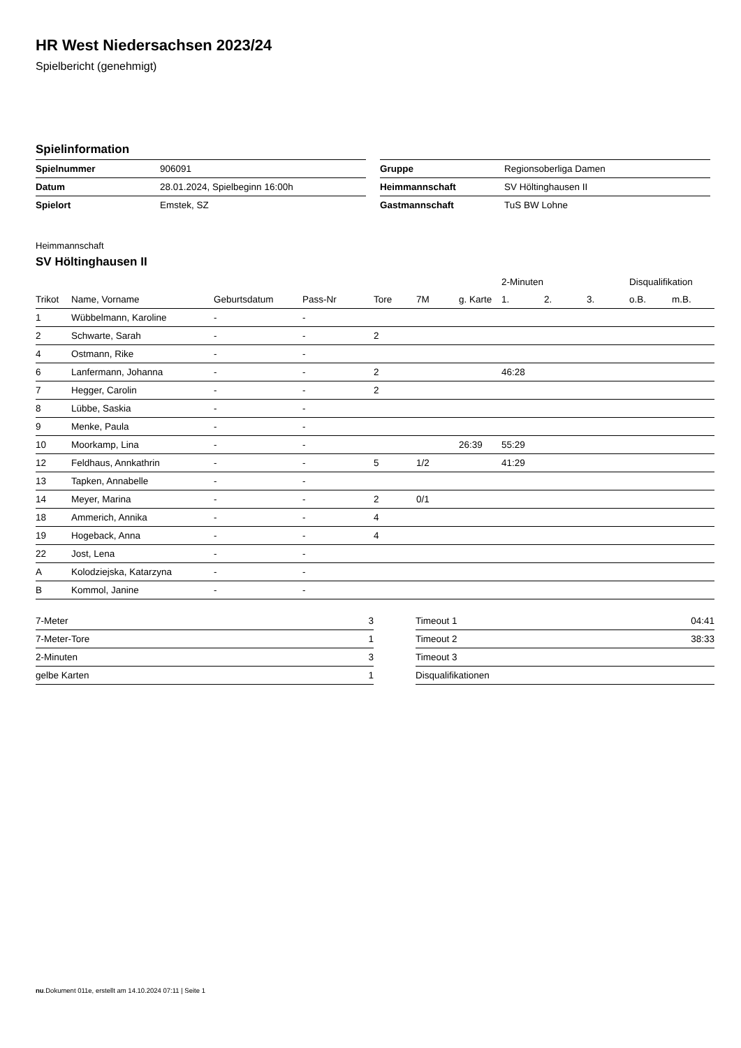HR West Niedersachsen 2023/24
Spielbericht (genehmigt)
Spielinformation
| Spielnummer | 906091 |
| Datum | 28.01.2024, Spielbeginn 16:00h |
| Spielort | Emstek, SZ |
| Gruppe | Regionsoberliga Damen |
| Heimmannschaft | SV Höltinghausen II |
| Gastmannschaft | TuS BW Lohne |
Heimmannschaft
SV Höltinghausen II
| | | | | | | | 2-Minuten | | | Disqualifikation | |
| --- | --- | --- | --- | --- | --- | --- | --- | --- | --- | --- | --- |
| Trikot | Name, Vorname | Geburtsdatum | Pass-Nr | Tore | 7M | g. Karte | 1. | 2. | 3. | o.B. | m.B. |
| 1 | Wübbelmann, Karoline | - | - | | | | | | | | |
| 2 | Schwarte, Sarah | - | - | 2 | | | | | | | |
| 4 | Ostmann, Rike | - | - | | | | | | | | |
| 6 | Lanfermann, Johanna | - | - | 2 | | | 46:28 | | | | |
| 7 | Hegger, Carolin | - | - | 2 | | | | | | | |
| 8 | Lübbe, Saskia | - | - | | | | | | | | |
| 9 | Menke, Paula | - | - | | | | | | | | |
| 10 | Moorkamp, Lina | - | - | | | 26:39 | 55:29 | | | | |
| 12 | Feldhaus, Annkathrin | - | - | 5 | 1/2 | | 41:29 | | | | |
| 13 | Tapken, Annabelle | - | - | | | | | | | | |
| 14 | Meyer, Marina | - | - | 2 | 0/1 | | | | | | |
| 18 | Ammerich, Annika | - | - | 4 | | | | | | | |
| 19 | Hogeback, Anna | - | - | 4 | | | | | | | |
| 22 | Jost, Lena | - | - | | | | | | | | |
| A | Kolodziejska, Katarzyna | - | - | | | | | | | | |
| B | Kommol, Janine | - | - | | | | | | | | |
| 7-Meter | 3 |
| 7-Meter-Tore | 1 |
| 2-Minuten | 3 |
| gelbe Karten | 1 |
| Timeout 1 | 04:41 |
| Timeout 2 | 38:33 |
| Timeout 3 | |
| Disqualifikationen | |
nu.Dokument 011e, erstellt am 14.10.2024 07:11 | Seite 1